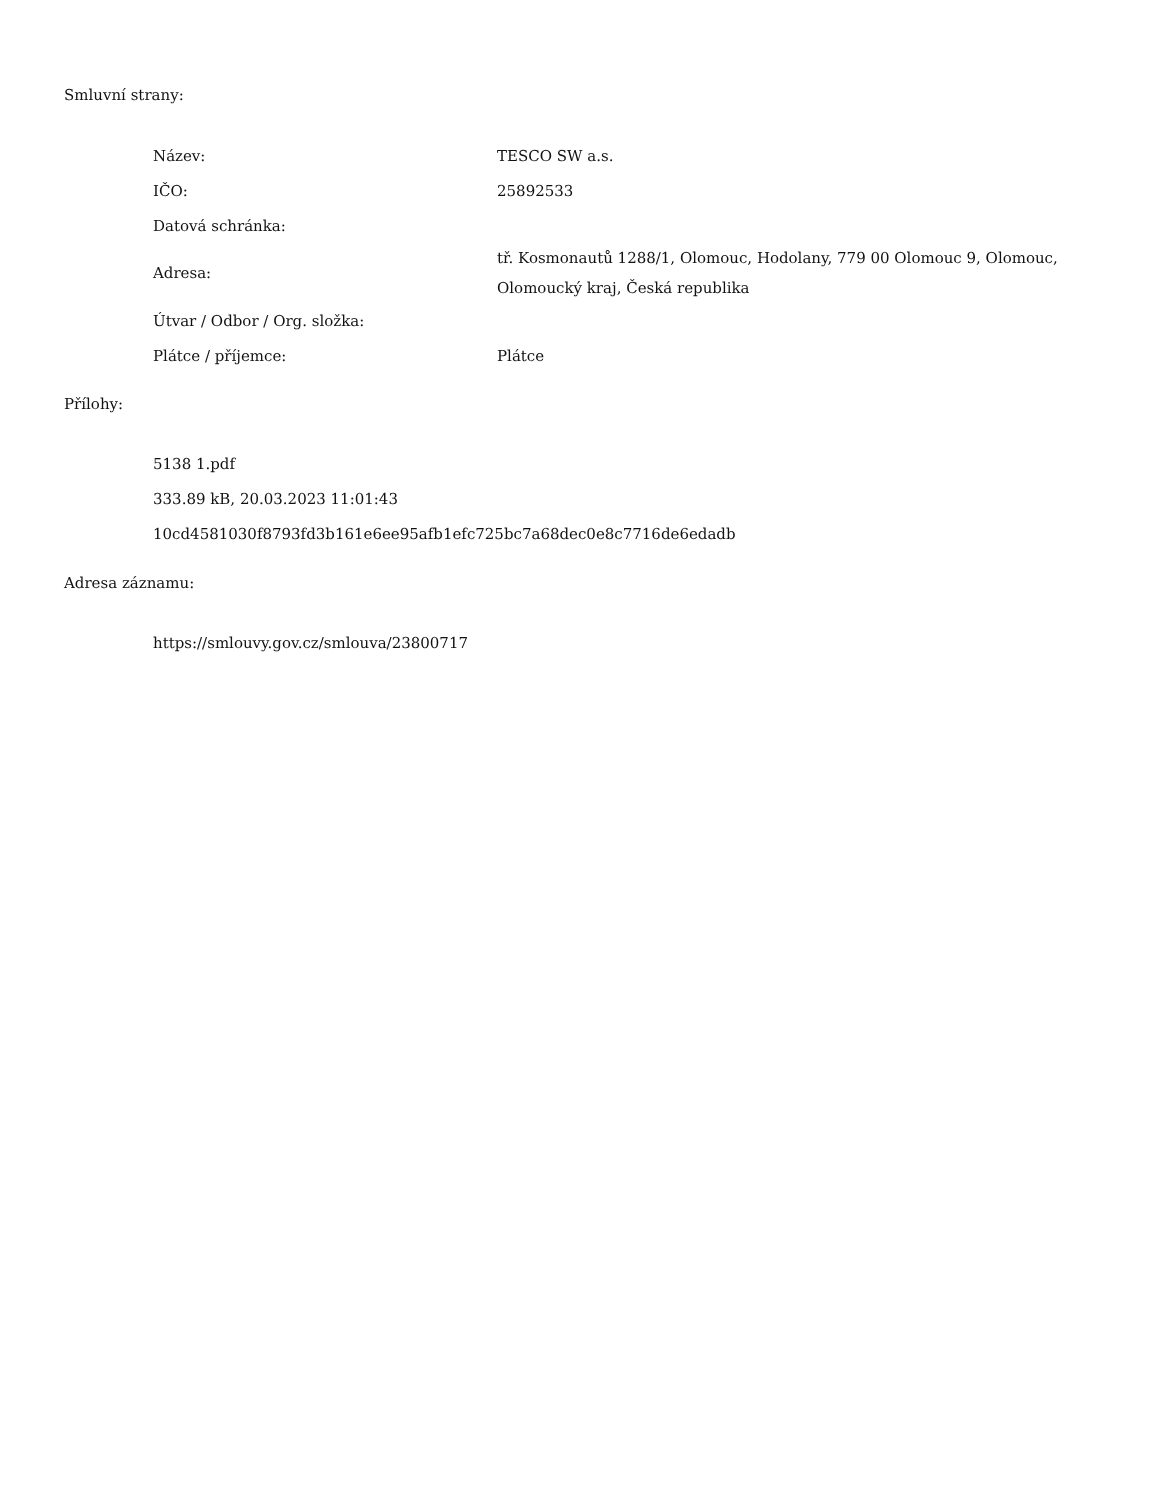Smluvní strany:
| Název: | TESCO SW a.s. |
| IČO: | 25892533 |
| Datová schránka: | |
| Adresa: | tř. Kosmonautů 1288/1, Olomouc, Hodolany, 779 00 Olomouc 9, Olomouc, Olomoucký kraj, Česká republika |
| Útvar / Odbor / Org. složka: | |
| Plátce / příjemce: | Plátce |
Přílohy:
5138 1.pdf
333.89 kB, 20.03.2023 11:01:43
10cd4581030f8793fd3b161e6ee95afb1efc725bc7a68dec0e8c7716de6edadb
Adresa záznamu:
https://smlouvy.gov.cz/smlouva/23800717